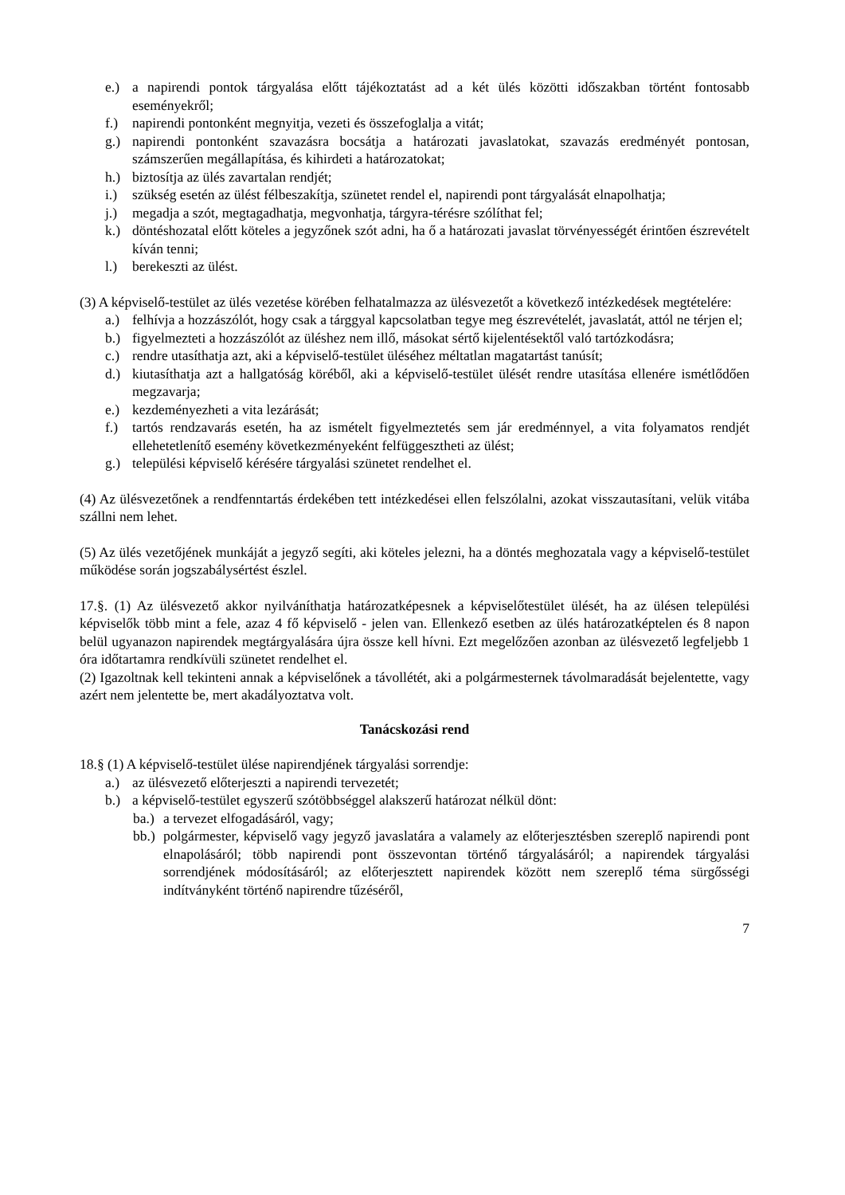e.) a napirendi pontok tárgyalása előtt tájékoztatást ad a két ülés közötti időszakban történt fontosabb eseményekről;
f.) napirendi pontonként megnyitja, vezeti és összefoglalja a vitát;
g.) napirendi pontonként szavazásra bocsátja a határozati javaslatokat, szavazás eredményét pontosan, számszerűen megállapítása, és kihirdeti a határozatokat;
h.) biztosítja az ülés zavartalan rendjét;
i.) szükség esetén az ülést félbeszakítja, szünetet rendel el, napirendi pont tárgyalását elnapolhatja;
j.) megadja a szót, megtagadhatja, megvonhatja, tárgyra-térésre szólíthat fel;
k.) döntéshozatal előtt köteles a jegyzőnek szót adni, ha ő a határozati javaslat törvényességét érintően észrevételt kíván tenni;
l.) berekeszti az ülést.
(3) A képviselő-testület az ülés vezetése körében felhatalmazza az ülésvezetőt a következő intézkedések megtételére:
a.) felhívja a hozzászólót, hogy csak a tárggyal kapcsolatban tegye meg észrevételét, javaslatát, attól ne térjen el;
b.) figyelmezteti a hozzászólót az üléshez nem illő, másokat sértő kijelentésektől való tartózkodásra;
c.) rendre utasíthatja azt, aki a képviselő-testület üléséhez méltatlan magatartást tanúsít;
d.) kiutasíthatja azt a hallgatóság köréből, aki a képviselő-testület ülését rendre utasítása ellenére ismétlődően megzavarja;
e.) kezdeményezheti a vita lezárását;
f.) tartós rendzavarás esetén, ha az ismételt figyelmeztetés sem jár eredménnyel, a vita folyamatos rendjét ellehetetlenítő esemény következményeként felfüggesztheti az ülést;
g.) települési képviselő kérésére tárgyalási szünetet rendelhet el.
(4) Az ülésvezetőnek a rendfenntartás érdekében tett intézkedései ellen felszólalni, azokat visszautasítani, velük vitába szállni nem lehet.
(5) Az ülés vezetőjének munkáját a jegyző segíti, aki köteles jelezni, ha a döntés meghozatala vagy a képviselő-testület működése során jogszabálysértést észlel.
17.§. (1) Az ülésvezető akkor nyilváníthatja határozatképesnek a képviselőtestület ülését, ha az ülésen települési képviselők több mint a fele, azaz 4 fő képviselő - jelen van. Ellenkező esetben az ülés határozatképtelen és 8 napon belül ugyanazon napirendek megtárgyalására újra össze kell hívni. Ezt megelőzően azonban az ülésvezető legfeljebb 1 óra időtartamra rendkívüli szünetet rendelhet el.
(2) Igazoltnak kell tekinteni annak a képviselőnek a távollétét, aki a polgármesternek távolmaradását bejelentette, vagy azért nem jelentette be, mert akadályoztatva volt.
Tanácskozási rend
18.§ (1) A képviselő-testület ülése napirendjének tárgyalási sorrendje:
a.) az ülésvezető előterjeszti a napirendi tervezetét;
b.) a képviselő-testület egyszerű szótöbbséggel alakszerű határozat nélkül dönt:
ba.) a tervezet elfogadásáról, vagy;
bb.) polgármester, képviselő vagy jegyző javaslatára a valamely az előterjesztésben szereplő napirendi pont elnapolásáról; több napirendi pont összevontan történő tárgyalásáról; a napirendek tárgyalási sorrendjének módosításáról; az előterjesztett napirendek között nem szereplő téma sürgősségi indítványként történő napirendre tűzéséről,
7